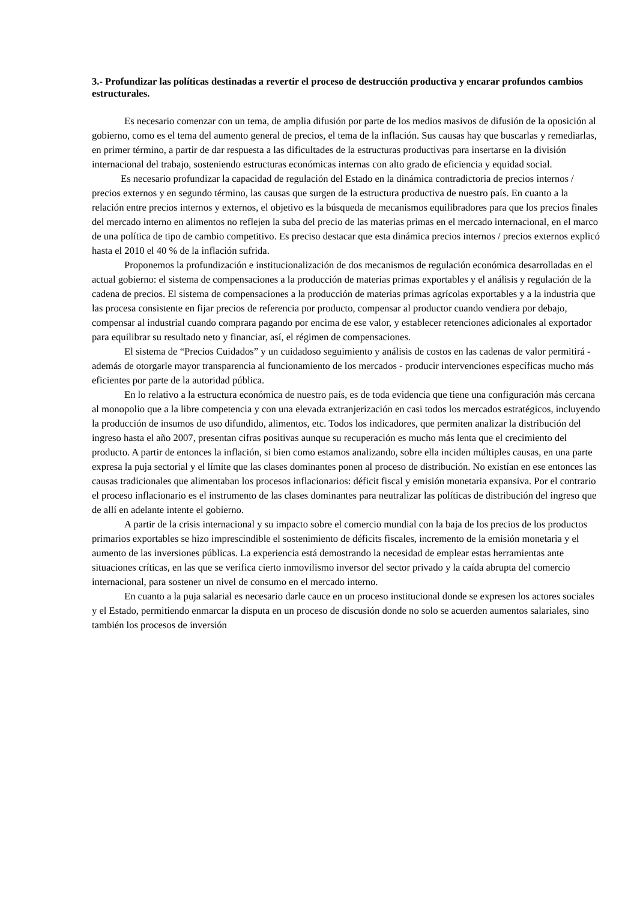3.- Profundizar las políticas destinadas a revertir el proceso de destrucción productiva y encarar profundos cambios estructurales.
Es necesario comenzar con un tema, de amplia difusión por parte de los medios masivos de difusión de la oposición al gobierno, como es el tema del aumento general de precios, el tema de la inflación. Sus causas hay que buscarlas y remediarlas, en primer término, a partir de dar respuesta a las dificultades de la estructuras productivas para insertarse en la división internacional del trabajo, sosteniendo estructuras económicas internas con alto grado de eficiencia y equidad social.
Es necesario profundizar la capacidad de regulación del Estado en la dinámica contradictoria de precios internos / precios externos y en segundo término, las causas que surgen de la estructura productiva de nuestro país. En cuanto a la relación entre precios internos y externos, el objetivo es la búsqueda de mecanismos equilibradores para que los precios finales del mercado interno en alimentos no reflejen la suba del precio de las materias primas en el mercado internacional, en el marco de una política de tipo de cambio competitivo. Es preciso destacar que esta dinámica precios internos / precios externos explicó hasta el 2010 el 40 % de la inflación sufrida.
Proponemos la profundización e institucionalización de dos mecanismos de regulación económica desarrolladas en el actual gobierno: el sistema de compensaciones a la producción de materias primas exportables y el análisis y regulación de la cadena de precios. El sistema de compensaciones a la producción de materias primas agrícolas exportables y a la industria que las procesa consistente en fijar precios de referencia por producto, compensar al productor cuando vendiera por debajo, compensar al industrial cuando comprara pagando por encima de ese valor, y establecer retenciones adicionales al exportador para equilibrar su resultado neto y financiar, así, el régimen de compensaciones.
El sistema de “Precios Cuidados” y un cuidadoso seguimiento y análisis de costos en las cadenas de valor permitirá - además de otorgarle mayor transparencia al funcionamiento de los mercados - producir intervenciones específicas mucho más eficientes por parte de la autoridad pública.
En lo relativo a la estructura económica de nuestro país, es de toda evidencia que tiene una configuración más cercana al monopolio que a la libre competencia y con una elevada extranjerización en casi todos los mercados estratégicos, incluyendo la producción de insumos de uso difundido, alimentos, etc. Todos los indicadores, que permiten analizar la distribución del ingreso hasta el año 2007, presentan cifras positivas aunque su recuperación es mucho más lenta que el crecimiento del producto. A partir de entonces la inflación, si bien como estamos analizando, sobre ella inciden múltiples causas, en una parte expresa la puja sectorial y el límite que las clases dominantes ponen al proceso de distribución. No existían en ese entonces las causas tradicionales que alimentaban los procesos inflacionarios: déficit fiscal y emisión monetaria expansiva. Por el contrario el proceso inflacionario es el instrumento de las clases dominantes para neutralizar las políticas de distribución del ingreso que de allí en adelante intente el gobierno.
A partir de la crisis internacional y su impacto sobre el comercio mundial con la baja de los precios de los productos primarios exportables se hizo imprescindible el sostenimiento de déficits fiscales, incremento de la emisión monetaria y el aumento de las inversiones públicas. La experiencia está demostrando la necesidad de emplear estas herramientas ante situaciones críticas, en las que se verifica cierto inmovilismo inversor del sector privado y la caída abrupta del comercio internacional, para sostener un nivel de consumo en el mercado interno.
En cuanto a la puja salarial es necesario darle cauce en un proceso institucional donde se expresen los actores sociales y el Estado, permitiendo enmarcar la disputa en un proceso de discusión donde no solo se acuerden aumentos salariales, sino también los procesos de inversión